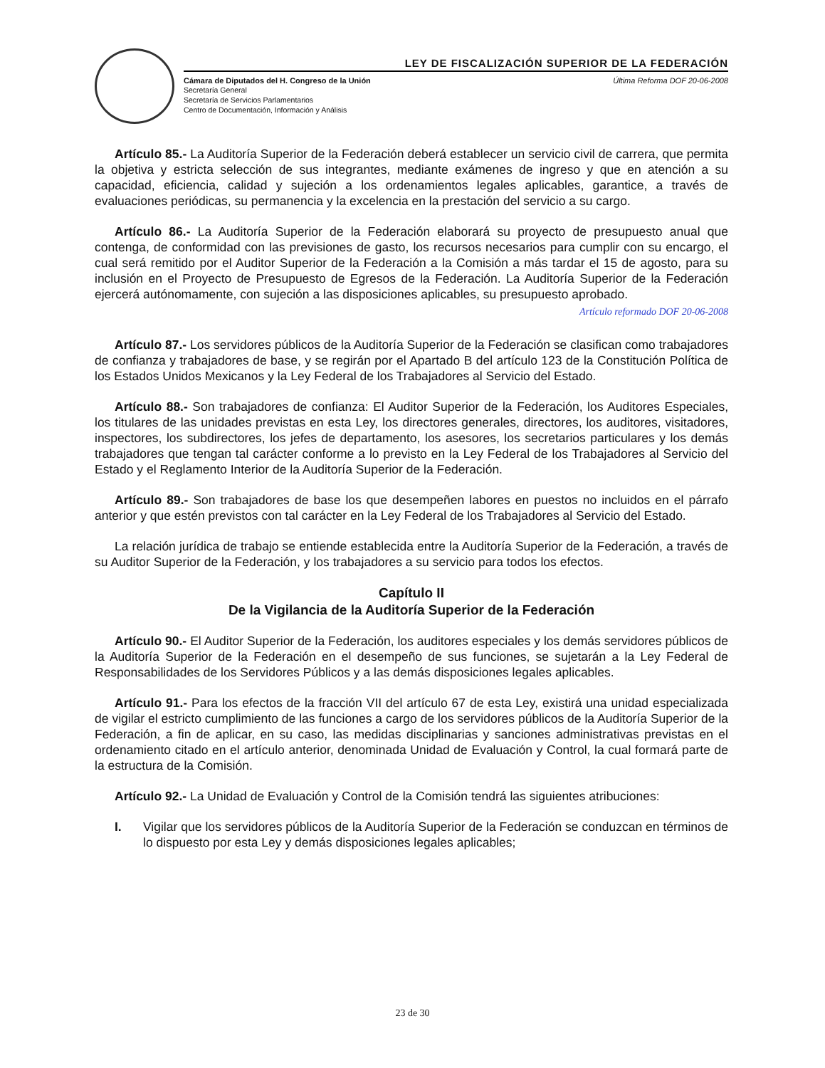LEY DE FISCALIZACIÓN SUPERIOR DE LA FEDERACIÓN
Cámara de Diputados del H. Congreso de la Unión Última Reforma DOF 20-06-2008
Secretaría General
Secretaría de Servicios Parlamentarios
Centro de Documentación, Información y Análisis
Artículo 85.- La Auditoría Superior de la Federación deberá establecer un servicio civil de carrera, que permita la objetiva y estricta selección de sus integrantes, mediante exámenes de ingreso y que en atención a su capacidad, eficiencia, calidad y sujeción a los ordenamientos legales aplicables, garantice, a través de evaluaciones periódicas, su permanencia y la excelencia en la prestación del servicio a su cargo.
Artículo 86.- La Auditoría Superior de la Federación elaborará su proyecto de presupuesto anual que contenga, de conformidad con las previsiones de gasto, los recursos necesarios para cumplir con su encargo, el cual será remitido por el Auditor Superior de la Federación a la Comisión a más tardar el 15 de agosto, para su inclusión en el Proyecto de Presupuesto de Egresos de la Federación. La Auditoría Superior de la Federación ejercerá autónomamente, con sujeción a las disposiciones aplicables, su presupuesto aprobado.
Artículo reformado DOF 20-06-2008
Artículo 87.- Los servidores públicos de la Auditoría Superior de la Federación se clasifican como trabajadores de confianza y trabajadores de base, y se regirán por el Apartado B del artículo 123 de la Constitución Política de los Estados Unidos Mexicanos y la Ley Federal de los Trabajadores al Servicio del Estado.
Artículo 88.- Son trabajadores de confianza: El Auditor Superior de la Federación, los Auditores Especiales, los titulares de las unidades previstas en esta Ley, los directores generales, directores, los auditores, visitadores, inspectores, los subdirectores, los jefes de departamento, los asesores, los secretarios particulares y los demás trabajadores que tengan tal carácter conforme a lo previsto en la Ley Federal de los Trabajadores al Servicio del Estado y el Reglamento Interior de la Auditoría Superior de la Federación.
Artículo 89.- Son trabajadores de base los que desempeñen labores en puestos no incluidos en el párrafo anterior y que estén previstos con tal carácter en la Ley Federal de los Trabajadores al Servicio del Estado.
La relación jurídica de trabajo se entiende establecida entre la Auditoría Superior de la Federación, a través de su Auditor Superior de la Federación, y los trabajadores a su servicio para todos los efectos.
Capítulo II
De la Vigilancia de la Auditoría Superior de la Federación
Artículo 90.- El Auditor Superior de la Federación, los auditores especiales y los demás servidores públicos de la Auditoría Superior de la Federación en el desempeño de sus funciones, se sujetarán a la Ley Federal de Responsabilidades de los Servidores Públicos y a las demás disposiciones legales aplicables.
Artículo 91.- Para los efectos de la fracción VII del artículo 67 de esta Ley, existirá una unidad especializada de vigilar el estricto cumplimiento de las funciones a cargo de los servidores públicos de la Auditoría Superior de la Federación, a fin de aplicar, en su caso, las medidas disciplinarias y sanciones administrativas previstas en el ordenamiento citado en el artículo anterior, denominada Unidad de Evaluación y Control, la cual formará parte de la estructura de la Comisión.
Artículo 92.- La Unidad de Evaluación y Control de la Comisión tendrá las siguientes atribuciones:
I. Vigilar que los servidores públicos de la Auditoría Superior de la Federación se conduzcan en términos de lo dispuesto por esta Ley y demás disposiciones legales aplicables;
23 de 30